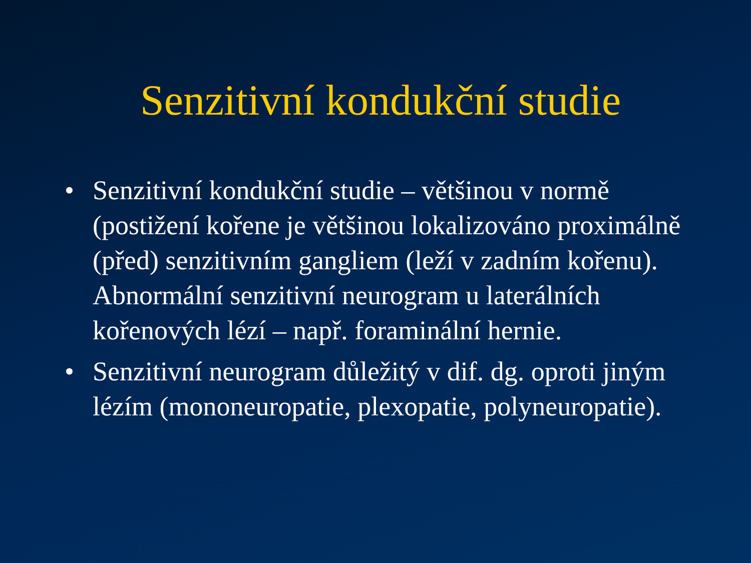Senzitivní kondukční studie
• Senzitivní kondukční studie – většinou v normě (postižení kořene je většinou lokalizováno proximálně (před) senzitivním gangliem (leží v zadním kořenu). Abnormální senzitivní neurogram u laterálních kořenových lézí – např. foraminální hernie.
• Senzitivní neurogram důležitý v dif. dg. oproti jiným lézím (mononeuropatie, plexopatie, polyneuropatie).